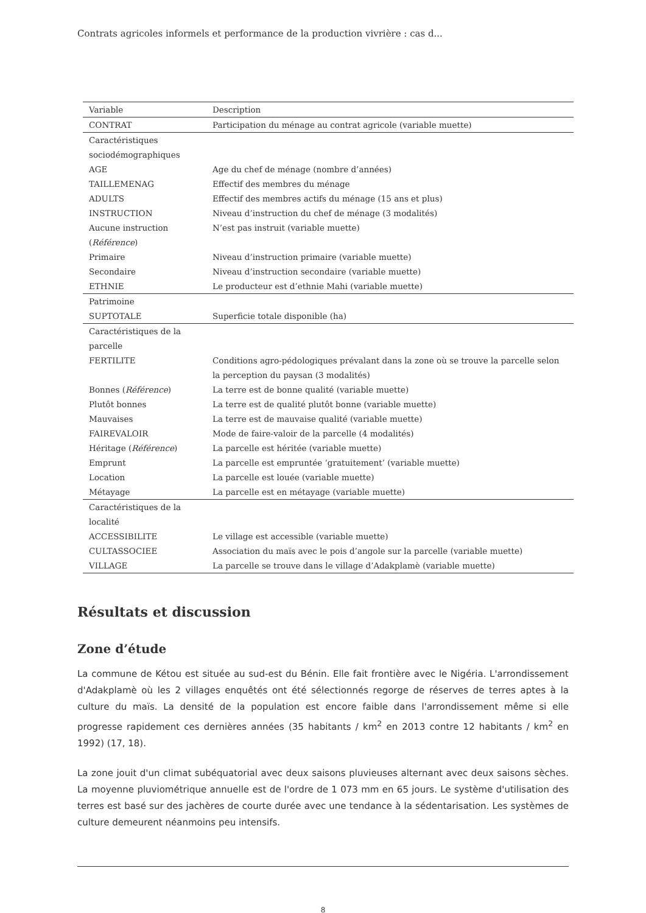Contrats agricoles informels et performance de la production vivrière : cas d...
| Variable | Description |
| --- | --- |
| CONTRAT | Participation du ménage au contrat agricole (variable muette) |
| Caractéristiques sociodémographiques | |
| AGE | Age du chef de ménage (nombre d’années) |
| TAILLEMENAG | Effectif des membres du ménage |
| ADULTS | Effectif des membres actifs du ménage (15 ans et plus) |
| INSTRUCTION | Niveau d’instruction du chef de ménage (3 modalités) |
| Aucune instruction ( Référence ) | N’est pas instruit (variable muette) |
| Primaire | Niveau d’instruction primaire (variable muette) |
| Secondaire | Niveau d’instruction secondaire (variable muette) |
| ETHNIE | Le producteur est d’ethnie Mahi (variable muette) |
| Patrimoine | |
| SUPTOTALE | Superficie totale disponible (ha) |
| Caractéristiques de la parcelle | |
| FERTILITE | Conditions agro-pédologiques prévalant dans la zone où se trouve la parcelle selon la perception du paysan (3 modalités) |
| Bonnes ( Référence ) | La terre est de bonne qualité (variable muette) |
| Plutôt bonnes | La terre est de qualité plutôt bonne (variable muette) |
| Mauvaises | La terre est de mauvaise qualité (variable muette) |
| FAIREVALOIR | Mode de faire-valoir de la parcelle (4 modalités) |
| Héritage ( Référence ) | La parcelle est héritée (variable muette) |
| Emprunt | La parcelle est empruntée ‘gratuitement’ (variable muette) |
| Location | La parcelle est louée (variable muette) |
| Métayage | La parcelle est en métayage (variable muette) |
| Caractéristiques de la localité | |
| ACCESSIBILITE | Le village est accessible (variable muette) |
| CULTASSOCIEE | Association du maïs avec le pois d’angole sur la parcelle (variable muette) |
| VILLAGE | La parcelle se trouve dans le village d’Adakplamè (variable muette) |
Résultats et discussion
Zone d’étude
La commune de Kétou est située au sud-est du Bénin. Elle fait frontière avec le Nigéria. L'arrondissement d'Adakplamè où les 2 villages enquêtés ont été sélectionnés regorge de réserves de terres aptes à la culture du maïs. La densité de la population est encore faible dans l'arrondissement même si elle progresse rapidement ces dernières années (35 habitants / km<sup>2</sup> en 2013 contre 12 habitants / km<sup>2</sup> en 1992) (17, 18).
La zone jouit d'un climat subéquatorial avec deux saisons pluvieuses alternant avec deux saisons sèches. La moyenne pluviométrique annuelle est de l'ordre de 1 073 mm en 65 jours. Le système d'utilisation des terres est basé sur des jachères de courte durée avec une tendance à la sédentarisation. Les systèmes de culture demeurent néanmoins peu intensifs.
8